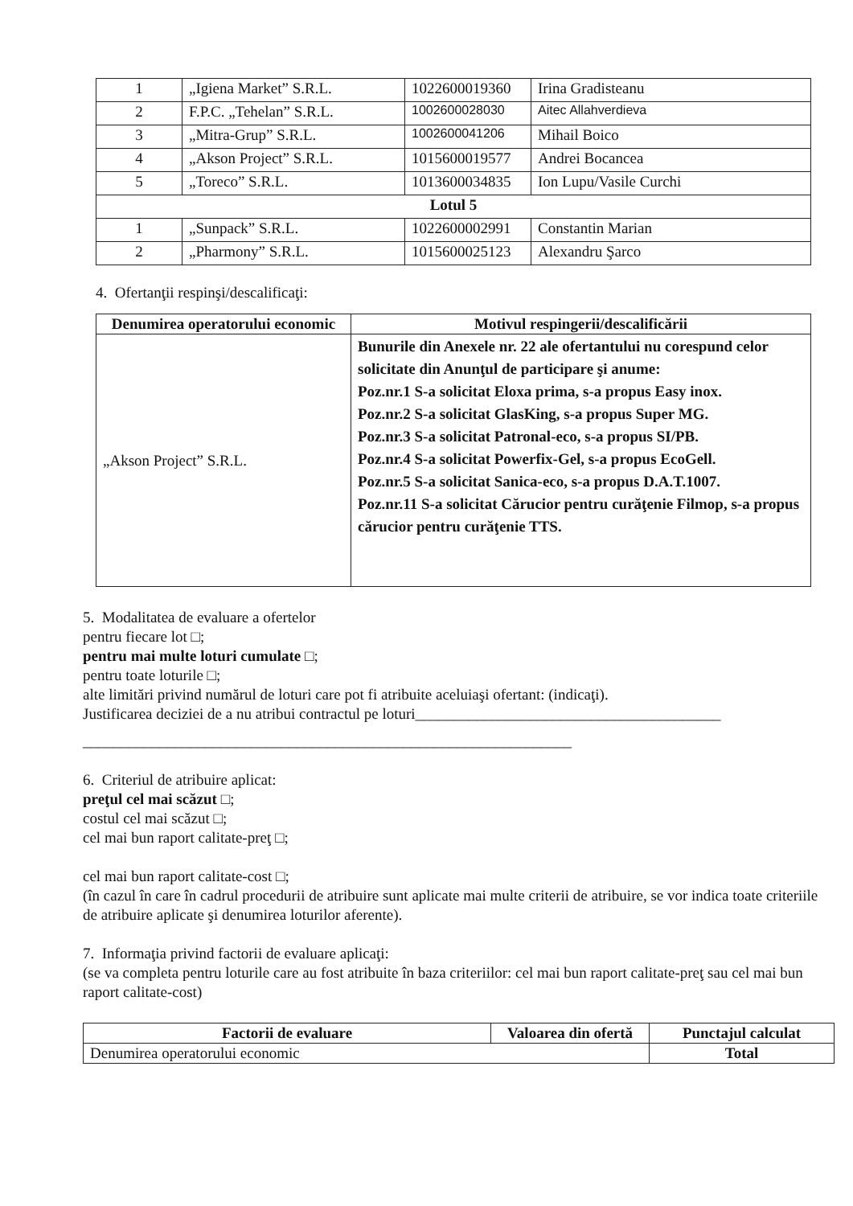| 1 | „Igiena Market” S.R.L. | 1022600019360 | Irina Gradisteanu |
| 2 | F.P.C. „Tehelan” S.R.L. | 1002600028030 | Aitec Allahverdieva |
| 3 | „Mitra-Grup” S.R.L. | 1002600041206 | Mihail Boico |
| 4 | „Akson Project” S.R.L. | 1015600019577 | Andrei Bocancea |
| 5 | „Toreco” S.R.L. | 1013600034835 | Ion Lupu/Vasile Curchi |
| Lotul 5 | | | |
| 1 | „Sunpack” S.R.L. | 1022600002991 | Constantin Marian |
| 2 | „Pharmony” S.R.L. | 1015600025123 | Alexandru Şarco |
4. Ofertanţii respinşi/descalificaţi:
| Denumirea operatorului economic | Motivul respingerii/descalificării |
| --- | --- |
| „Akson Project” S.R.L. | Bunurile din Anexele nr. 22 ale ofertantului nu corespund celor solicitate din Anunţul de participare şi anume: Poz.nr.1 S-a solicitat Eloxa prima, s-a propus Easy inox. Poz.nr.2 S-a solicitat GlasKing, s-a propus Super MG. Poz.nr.3 S-a solicitat Patronal-eco, s-a propus SI/PB. Poz.nr.4 S-a solicitat Powerfix-Gel, s-a propus EcoGell. Poz.nr.5 S-a solicitat Sanica-eco, s-a propus D.A.T.1007. Poz.nr.11 S-a solicitat Cărucior pentru curăţenie Filmop, s-a propus cărucior pentru curăţenie TTS. |
5. Modalitatea de evaluare a ofertelor
pentru fiecare lot □;
pentru mai multe loturi cumulate □;
pentru toate loturile □;
alte limitări privind numărul de loturi care pot fi atribuite aceluiaşi ofertant: (indicaţi).
Justificarea deciziei de a nu atribui contractul pe loturi________________________________________
________________________________________________________________
6. Criteriul de atribuire aplicat:
preţul cel mai scăzut □;
costul cel mai scăzut □;
cel mai bun raport calitate-preţ □;
cel mai bun raport calitate-cost □;
(în cazul în care în cadrul procedurii de atribuire sunt aplicate mai multe criterii de atribuire, se vor indica toate criteriile de atribuire aplicate şi denumirea loturilor aferente).
7. Informaţia privind factorii de evaluare aplicaţi:
(se va completa pentru loturile care au fost atribuite în baza criteriilor: cel mai bun raport calitate-preţ sau cel mai bun raport calitate-cost)
| Factorii de evaluare | Valoarea din ofertă | Punctajul calculat |
| --- | --- | --- |
| Denumirea operatorului economic | | Total |